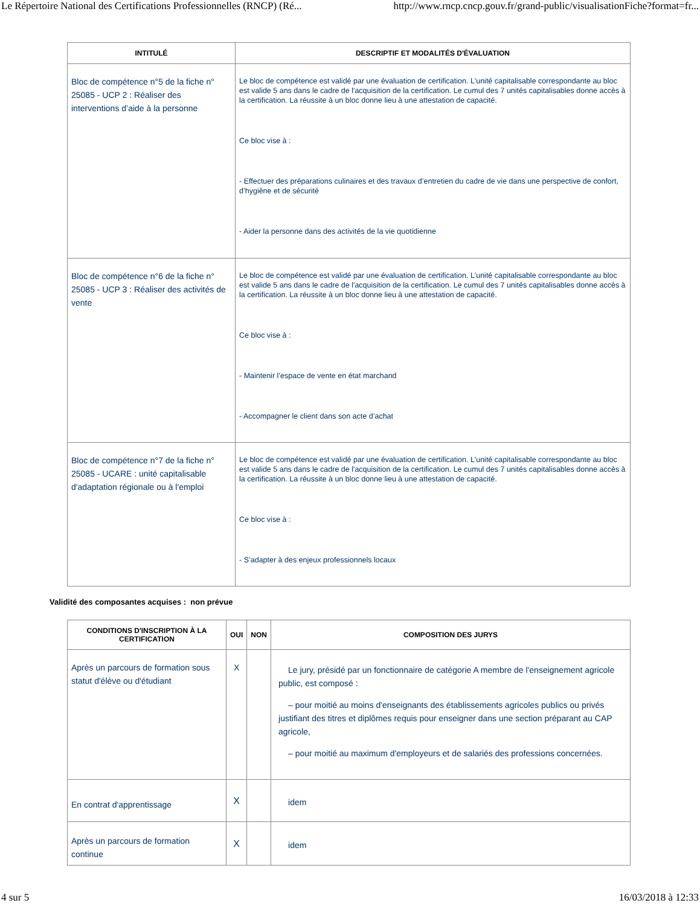Le Répertoire National des Certifications Professionnelles (RNCP) (Ré... http://www.rncp.cncp.gouv.fr/grand-public/visualisationFiche?format=fr...
| INTITULÉ | DESCRIPTIF ET MODALITÉS D'ÉVALUATION |
| --- | --- |
| Bloc de compétence n°5 de la fiche n° 25085 - UCP 2 : Réaliser des interventions d’aide à la personne | Le bloc de compétence est validé par une évaluation de certification. L'unité capitalisable correspondante au bloc est valide 5 ans dans le cadre de l'acquisition de la certification. Le cumul des 7 unités capitalisables donne accès à la certification. La réussite à un bloc donne lieu à une attestation de capacité. Ce bloc vise à : - Effectuer des préparations culinaires et des travaux d’entretien du cadre de vie dans une perspective de confort, d’hygiène et de sécurité - Aider la personne dans des activités de la vie quotidienne |
| Bloc de compétence n°6 de la fiche n° 25085 - UCP 3 : Réaliser des activités de vente | Le bloc de compétence est validé par une évaluation de certification. L'unité capitalisable correspondante au bloc est valide 5 ans dans le cadre de l'acquisition de la certification. Le cumul des 7 unités capitalisables donne accès à la certification. La réussite à un bloc donne lieu à une attestation de capacité. Ce bloc vise à : - Maintenir l’espace de vente en état marchand - Accompagner le client dans son acte d’achat |
| Bloc de compétence n°7 de la fiche n° 25085 - UCARE : unité capitalisable d'adaptation régionale ou à l'emploi | Le bloc de compétence est validé par une évaluation de certification. L'unité capitalisable correspondante au bloc est valide 5 ans dans le cadre de l'acquisition de la certification. Le cumul des 7 unités capitalisables donne accès à la certification. La réussite à un bloc donne lieu à une attestation de capacité. Ce bloc vise à : - S’adapter à des enjeux professionnels locaux |
Validité des composantes acquises : non prévue
| CONDITIONS D'INSCRIPTION À LA CERTIFICATION | OUI | NON | COMPOSITION DES JURYS |
| --- | --- | --- | --- |
| Après un parcours de formation sous statut d'élève ou d'étudiant | X | | Le jury, présidé par un fonctionnaire de catégorie A membre de l'enseignement agricole public, est composé : – pour moitié au moins d'enseignants des établissements agricoles publics ou privés justifiant des titres et diplômes requis pour enseigner dans une section préparant au CAP agricole, – pour moitié au maximum d'employeurs et de salariés des professions concernées. |
| En contrat d'apprentissage | X | | idem |
| Après un parcours de formation continue | X | | idem |
4 sur 5 16/03/2018 à 12:33